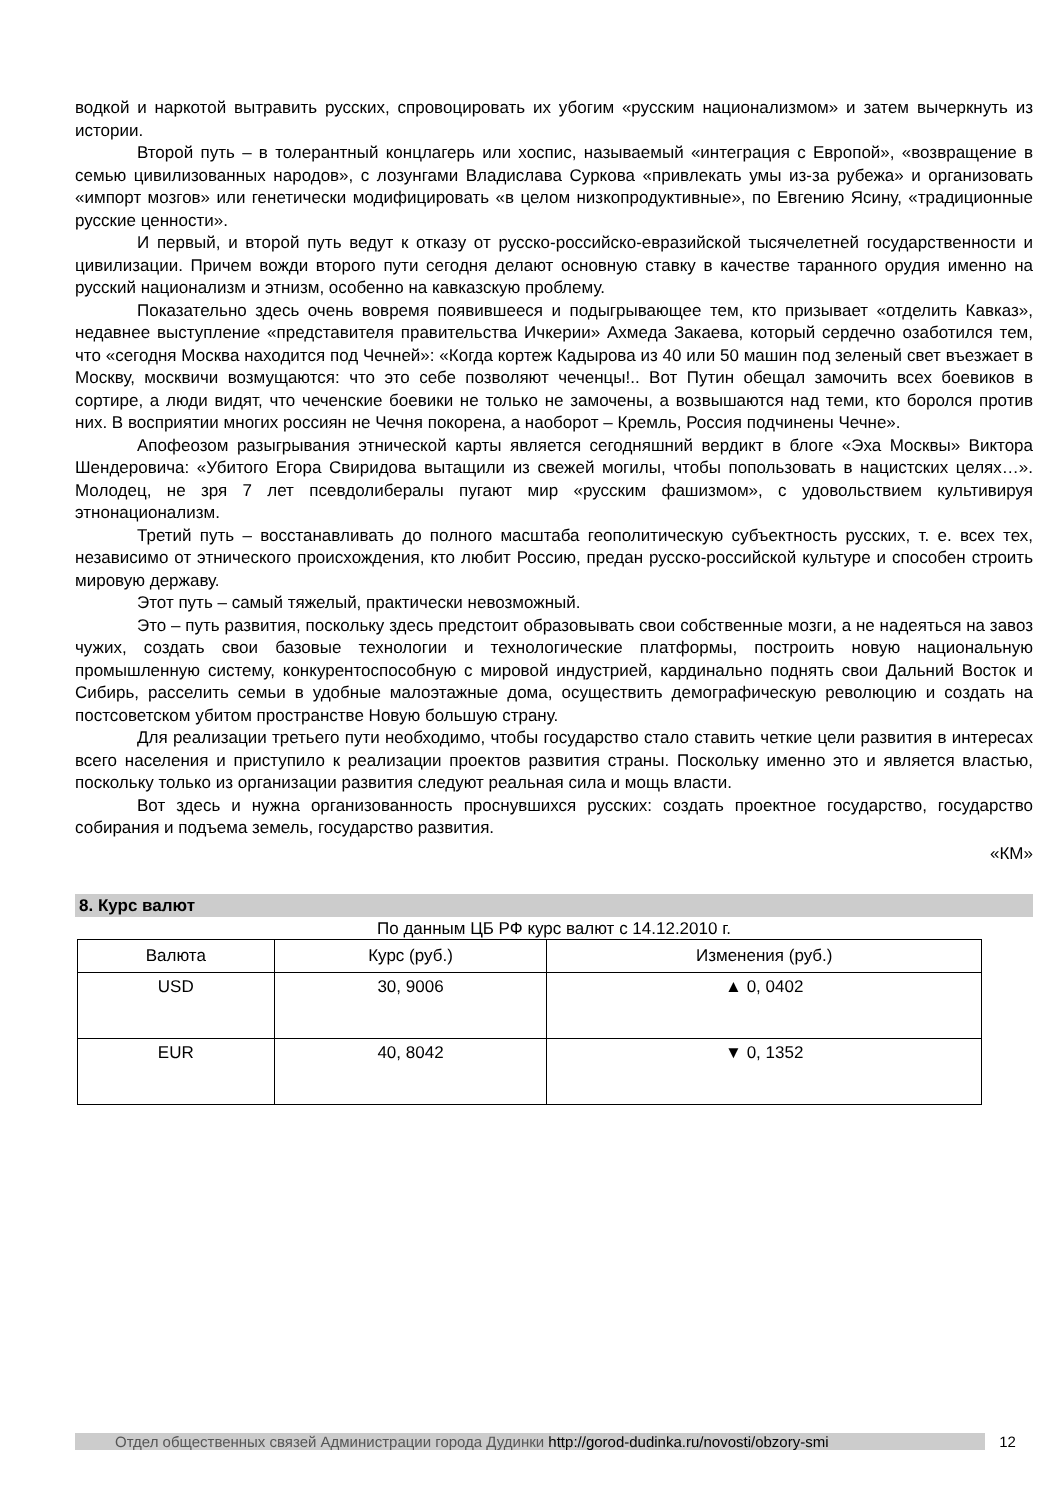водкой и наркотой вытравить русских, спровоцировать их убогим «русским национализмом» и затем вычеркнуть из истории.
Второй путь – в толерантный концлагерь или хоспис, называемый «интеграция с Европой», «возвращение в семью цивилизованных народов», с лозунгами Владислава Суркова «привлекать умы из-за рубежа» и организовать «импорт мозгов» или генетически модифицировать «в целом низкопродуктивные», по Евгению Ясину, «традиционные русские ценности».
И первый, и второй путь ведут к отказу от русско-российско-евразийской тысячелетней государственности и цивилизации. Причем вожди второго пути сегодня делают основную ставку в качестве таранного орудия именно на русский национализм и этнизм, особенно на кавказскую проблему.
Показательно здесь очень вовремя появившееся и подыгрывающее тем, кто призывает «отделить Кавказ», недавнее выступление «представителя правительства Ичкерии» Ахмеда Закаева, который сердечно озаботился тем, что «сегодня Москва находится под Чечней»: «Когда кортеж Кадырова из 40 или 50 машин под зеленый свет въезжает в Москву, москвичи возмущаются: что это себе позволяют чеченцы!.. Вот Путин обещал замочить всех боевиков в сортире, а люди видят, что чеченские боевики не только не замочены, а возвышаются над теми, кто боролся против них. В восприятии многих россиян не Чечня покорена, а наоборот – Кремль, Россия подчинены Чечне».
Апофеозом разыгрывания этнической карты является сегодняшний вердикт в блоге «Эха Москвы» Виктора Шендеровича: «Убитого Егора Свиридова вытащили из свежей могилы, чтобы попользовать в нацистских целях…». Молодец, не зря 7 лет псевдолибералы пугают мир «русским фашизмом», с удовольствием культивируя этнонационализм.
Третий путь – восстанавливать до полного масштаба геополитическую субъектность русских, т. е. всех тех, независимо от этнического происхождения, кто любит Россию, предан русско-российской культуре и способен строить мировую державу.
Этот путь – самый тяжелый, практически невозможный.
Это – путь развития, поскольку здесь предстоит образовывать свои собственные мозги, а не надеяться на завоз чужих, создать свои базовые технологии и технологические платформы, построить новую национальную промышленную систему, конкурентоспособную с мировой индустрией, кардинально поднять свои Дальний Восток и Сибирь, расселить семьи в удобные малоэтажные дома, осуществить демографическую революцию и создать на постсоветском убитом пространстве Новую большую страну.
Для реализации третьего пути необходимо, чтобы государство стало ставить четкие цели развития в интересах всего населения и приступило к реализации проектов развития страны. Поскольку именно это и является властью, поскольку только из организации развития следуют реальная сила и мощь власти.
Вот здесь и нужна организованность проснувшихся русских: создать проектное государство, государство собирания и подъема земель, государство развития.
«КМ»
8. Курс валют
По данным ЦБ РФ курс валют с 14.12.2010 г.
| Валюта | Курс (руб.) | Изменения (руб.) |
| --- | --- | --- |
| USD | 30, 9006 | ▲ 0, 0402 |
| EUR | 40, 8042 | ▼ 0, 1352 |
Отдел общественных связей Администрации города Дудинки http://gorod-dudinka.ru/novosti/obzory-smi
12